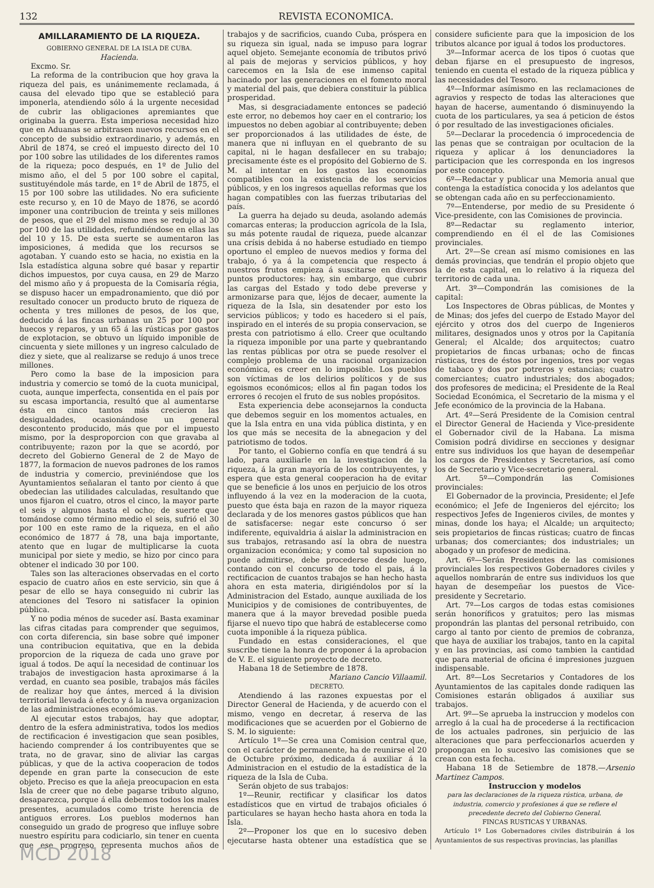132 REVISTA ECONOMICA.
AMILLARAMIENTO DE LA RIQUEZA.
GOBIERNO GENERAL DE LA ISLA DE CUBA.
Hacienda.
Excmo. Sr.
La reforma de la contribucion que hoy grava la riqueza del pais, es unánimemente reclamada, á causa del elevado tipo que se estableció para imponerla, atendiendo sólo á la urgente necesidad de cubrir las obligaciones apremiantes que originaba la guerra. Esta imperiosa necesidad hizo que en Aduanas se arbitrasen nuevos recursos en el concepto de subsidio extraordinario, y además, en Abril de 1874, se creó el impuesto directo del 10 por 100 sobre las utilidades de los diferentes ramos de la riqueza; poco después, en 1º de Julio del mismo año, el del 5 por 100 sobre el capital, sustituyéndole más tarde, en 1º de Abril de 1875, el 15 por 100 sobre las utilidades. No era suficiente este recurso y, en 10 de Mayo de 1876, se acordó imponer una contribucion de treinta y seis millones de pesos, que el 29 del mismo mes se redujo al 30 por 100 de las utilidades, refundiéndose en ellas las del 10 y 15. De esta suerte se aumentaron las imposiciones, á medida que los recursos se agotaban. Y cuando esto se hacia, no existia en la Isla estadística alguna sobre qué basar y repartir dichos impuestos, por cuya causa, en 29 de Marzo del mismo año y á propuesta de la Comisaría régia, se dispuso hacer un empadronamiento, que dió por resultado conocer un producto bruto de riqueza de ochenta y tres millones de pesos, de los que, deducido á las fincas urbanas un 25 por 100 por huecos y reparos, y un 65 á las rústicas por gastos de explotacion, se obtuvo un líquido imponible de cincuenta y siete millones y un ingreso calculado de diez y siete, que al realizarse se redujo á unos trece millones.
Pero como la base de la imposicion para industria y comercio se tomó de la cuota municipal, cuota, aunque imperfecta, consentida en el país por su escasa importancia, resultó que al aumentarse ésta en cinco tantos más crecieron las desigualdades, ocasionándose un general descontento producido, más que por el impuesto mismo, por la desproporcion con que gravaba al contribuyente; razon por la que se acordó, por decreto del Gobierno General de 2 de Mayo de 1877, la formacion de nuevos padrones de los ramos de industria y comercio, previniéndose que los Ayuntamientos señalaran el tanto por ciento á que obedecian las utilidades calculadas, resultando que unos fijaron el cuatro, otros el cinco, la mayor parte el seis y algunos hasta el ocho; de suerte que tomándose como término medio el seis, sufrió el 30 por 100 en este ramo de la riqueza, en el año económico de 1877 á 78, una baja importante, atento que en lugar de multiplicarse la cuota municipal por siete y medio, se hizo por cinco para obtener el indicado 30 por 100.
Tales son las alteraciones observadas en el corto espacio de cuatro años en este servicio, sin que á pesar de ello se haya conseguido ni cubrir las atenciones del Tesoro ni satisfacer la opinion pública.
Y no podia ménos de suceder así. Basta examinar las cifras citadas para comprender que seguimos, con corta diferencia, sin base sobre qué imponer una contribucion equitativa, que en la debida proporcion de la riqueza de cada uno grave por igual á todos. De aquí la necesidad de continuar los trabajos de investigacion hasta aproximarse á la verdad, en cuanto sea posible, trabajos más fáciles de realizar hoy que ántes, merced á la division territorial llevada á efecto y á la nueva organizacion de las administraciones económicas.
Al ejecutar estos trabajos, hay que adoptar, dentro de la esfera administrativa, todos los medios de rectificacion é investigacion que sean posibles, haciendo comprender á los contribuyentes que se trata, no de gravar, sino de aliviar las cargas públicas, y que de la activa cooperacion de todos depende en gran parte la consecucion de este objeto. Preciso es que la añeja preocupacion en esta Isla de creer que no debe pagarse tributo alguno, desaparezca, porque á ella debemos todos los males presentes, acumulados como triste herencia de antiguos errores. Los pueblos modernos han conseguido un grado de progreso que influye sobre nuestro espíritu para codiciarlo, sin tener en cuenta que ese progreso representa muchos años de trabajos y de sacrificios, cuando Cuba, próspera en su riqueza sin igual, nada se impuso para lograr aquel objeto. Semejante economía de tributos privó al pais de mejoras y servicios públicos, y hoy carecemos en la Isla de ese inmenso capital hacinado por las generaciones en el fomento moral y material del pais, que debiera constituir la pública prosperidad.
Mas, si desgraciadamente entonces se padeció este error, no debemos hoy caer en el contrario; los impuestos no deben agobiar al contribuyente; deben ser proporcionados á las utilidades de éste, de manera que ni influyan en el quebranto de su capital, ni le hagan desfallecer en su trabajo; precisamente éste es el propósito del Gobierno de S. M. al intentar en los gastos las economías compatibles con la existencia de los servicios públicos, y en los ingresos aquellas reformas que los hagan compatibles con las fuerzas tributarias del país.
La guerra ha dejado su deuda, asolando además comarcas enteras; la produccion agrícola de la Isla, su más potente raudal de riqueza, puede alcanzar una crísis debida á no haberse estudiado en tiempo oportuno el empleo de nuevos medios y forma del trabajo, ó ya á la competencia que respecto á nuestros frutos empieza á suscitarse en diversos puntos productores: hay, sin embargo, que cubrir las cargas del Estado y todo debe preverse y armonizarse para que, léjos de decaer, aumente la riqueza de la Isla, sin desatender por esto los servicios públicos; y todo es hacedero si el país, inspirado en el interés de su propia conservacion, se presta con patriotismo á ello. Creer que ocultando la riqueza imponible por una parte y quebrantando las rentas públicas por otra se puede resolver el complejo problema de una racional organizacion económica, es creer en lo imposible. Los pueblos son víctimas de los delirios políticos y de sus egoismos económicos; ellos al fin pagan todos los errores ó recojen el fruto de sus nobles propósitos.
Esta experiencia debe aconsejarnos la conducta que debemos seguir en los momentos actuales, en que la Isla entra en una vida pública distinta, y en los que más se necesita de la abnegacion y del patriotismo de todos.
Por tanto, el Gobierno confía en que tendrá á su lado, para auxiliarle en la investigacion de la riqueza, á la gran mayoría de los contribuyentes, y espera que esta general cooperacion ha de evitar que se beneficie á los unos en perjuicio de los otros influyendo á la vez en la moderacion de la cuota, puesto que ésta baja en razon de la mayor riqueza declarada y de los menores gastos públicos que han de satisfacerse: negar este concurso ó ser indiferente, equivaldria á aislar la administracion en sus trabajos, retrasando así la obra de nuestra organizacion económica; y como tal suposicion no puede admitirse, debe procederse desde luego, contando con el concurso de todo el pais, á la rectificacion de cuantos trabajos se han hecho hasta ahora en esta materia, dirigiéndolos por sí la Administracion del Estado, aunque auxiliada de los Municipios y de comisiones de contribuyentes, de manera que á la mayor brevedad posible pueda fijarse el nuevo tipo que habrá de establecerse como cuota imponible á la riqueza pública.
Fundado en estas consideraciones, el que suscribe tiene la honra de proponer á la aprobacion de V. E. el siguiente proyecto de decreto.
Habana 18 de Setiembre de 1878.
Mariano Cancio Villaamil.
DECRETO.
Atendiendo á las razones expuestas por el Director General de Hacienda, y de acuerdo con el mismo, vengo en decretar, á reserva de las modificaciones que se acuerden por el Gobierno de S. M. lo siguiente:
Artículo 1º—Se crea una Comision central que, con el carácter de permanente, ha de reunirse el 20 de Octubre próximo, dedicada á auxiliar á la Administracion en el estudio de la estadística de la riqueza de la Isla de Cuba.
Serán objeto de sus trabajos:
1º—Reunir, rectificar y clasificar los datos estadísticos que en virtud de trabajos oficiales ó particulares se hayan hecho hasta ahora en toda la Isla.
2º—Proponer los que en lo sucesivo deben ejecutarse hasta obtener una estadística que se considere suficiente para que la imposicion de los tributos alcance por igual á todos los productores.
3º—Informar acerca de los tipos ó cuotas que deban fijarse en el presupuesto de ingresos, teniendo en cuenta el estado de la riqueza pública y las necesidades del Tesoro.
4º—Informar asímismo en las reclamaciones de agravios y respecto de todas las alteraciones que hayan de hacerse, aumentando ó disminuyendo la cuota de los particulares, ya sea á peticion de éstos ó por resultado de las investigaciones oficiales.
5º—Declarar la procedencia ó improcedencia de las penas que se contraigan por ocultacion de la riqueza y aplicar á los denunciadores la participacion que les corresponda en los ingresos por este concepto.
6º—Redactar y publicar una Memoria anual que contenga la estadística conocida y los adelantos que se obtengan cada año en su perfeccionamiento.
7º—Entenderse, por medio de su Presidente ó Vice-presidente, con las Comisiones de provincia.
8º—Redactar su reglamento interior, comprendiendo en él el de las Comisiones provinciales.
Art. 2º—Se crean así mismo comisiones en las demás provincias, que tendrán el propio objeto que la de esta capital, en lo relativo á la riqueza del territorio de cada una.
Art. 3º—Compondrán las comisiones de la capital:
Los Inspectores de Obras públicas, de Montes y de Minas; dos jefes del cuerpo de Estado Mayor del ejército y otros dos del cuerpo de Ingenieros militares, designados unos y otros por la Capitanía General; el Alcalde; dos arquitectos; cuatro propietarios de fincas urbanas; ocho de fincas rústicas, tres de éstos por ingenios, tres por vegas de tabaco y dos por potreros y estancias; cuatro comerciantes; cuatro industriales; dos abogados; dos profesores de medicina; el Presidente de la Real Sociedad Económica, el Secretario de la misma y el Jefe económico de la provincia de la Habana.
Art. 4º—Será Presidente de la Comision central el Director General de Hacienda y Vice-presidente el Gobernador civil de la Habana. La misma Comision podrá dividirse en secciones y designar entre sus individuos los que hayan de desempeñar los cargos de Presidentes y Secretarios, así como los de Secretario y Vice-secretario general.
Art. 5º—Compondrán las Comisiones provinciales:
El Gobernador de la provincia, Presidente; el Jefe económico; el Jefe de Ingenieros del ejército; los respectivos Jefes de Ingenieros civiles, de montes y minas, donde los haya; el Alcalde; un arquitecto; seis propietarios de fincas rústicas; cuatro de fincas urbanas; dos comerciantes; dos industriales; un abogado y un profesor de medicina.
Art. 6º—Serán Presidentes de las comisiones provinciales los respectivos Gobernadores civiles y aquellos nombrarán de entre sus individuos los que hayan de desempeñar los puestos de Vice-presidente y Secretario.
Art. 7º—Los cargos de todas estas comisiones serán honoríficos y gratuitos; pero las mismas propondrán las plantas del personal retribuido, con cargo al tanto por ciento de premios de cobranza, que haya de auxiliar los trabajos, tanto en la capital y en las provincias, así como tambien la cantidad que para material de oficina é impresiones juzguen indispensable.
Art. 8º—Los Secretarios y Contadores de los Ayuntamientos de las capitales donde radiquen las Comisiones estarán obligados á auxiliar sus trabajos.
Art. 9º—Se aprueba la instruccion y modelos con arreglo á la cual ha de procederse á la rectificacion de los actuales padrones, sin perjuicio de las alteraciones que para perfeccionarlos acuerden y propongan en lo sucesivo las comisiones que se crean con esta fecha.
Habana 18 de Setiembre de 1878.—Arsenio Martinez Campos.
Instruccion y modelos
para las declaraciones de la riqueza rústica, urbana, de industria, comercio y profesiones á que se refiere el precedente decreto del Gobierno General.
FINCAS RUSTICAS Y URBANAS.
Artículo 1º Los Gobernadores civiles distribuirán á los Ayuntamientos de sus respectivas provincias, las planillas
MCD 2018